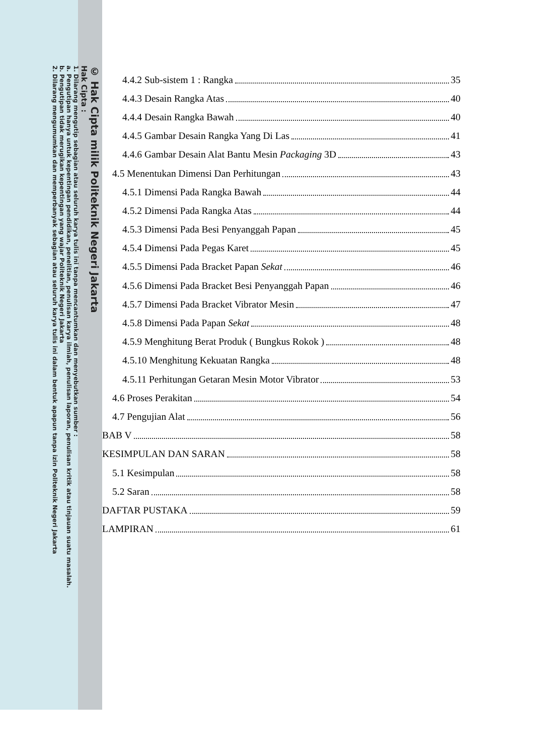© Hak Cipta milik Politeknik Negeri Jakarta
Hak Cipta :
1. Dilarang mengutip sebagian atau seluruh karya tulis ini tanpa mencantumkan dan menyebutkan sumber :
a. Pengutipan hanya untuk kepentingan pendidikan, penelitian, penulisan karya ilmiah, penulisan laporan, penulisan kritik atau tinjauan suatu masalah.
b. Pengutipan tidak merugikan kepentingan yang wajar Politeknik Negeri Jakarta
2. Dilarang mengumumkan dan memperbanyak sebagian atau seluruh karya tulis ini dalam bentuk apapun tanpa izin Politeknik Negeri Jakarta
4.4.2 Sub-sistem 1 : Rangka 35
4.4.3 Desain Rangka Atas 40
4.4.4 Desain Rangka Bawah 40
4.4.5 Gambar Desain Rangka Yang Di Las 41
4.4.6 Gambar Desain Alat Bantu Mesin Packaging 3D 43
4.5 Menentukan Dimensi Dan Perhitungan 43
4.5.1 Dimensi Pada Rangka Bawah 44
4.5.2 Dimensi Pada Rangka Atas 44
4.5.3 Dimensi Pada Besi Penyanggah Papan 45
4.5.4 Dimensi Pada Pegas Karet 45
4.5.5 Dimensi Pada Bracket Papan Sekat 46
4.5.6 Dimensi Pada Bracket Besi Penyanggah Papan 46
4.5.7 Dimensi Pada Bracket Vibrator Mesin 47
4.5.8 Dimensi Pada Papan Sekat 48
4.5.9 Menghitung Berat Produk ( Bungkus Rokok ) 48
4.5.10 Menghitung Kekuatan Rangka 48
4.5.11 Perhitungan Getaran Mesin Motor Vibrator 53
4.6 Proses Perakitan 54
4.7 Pengujian Alat 56
BAB V 58
KESIMPULAN DAN SARAN 58
5.1 Kesimpulan 58
5.2 Saran 58
DAFTAR PUSTAKA 59
LAMPIRAN 61